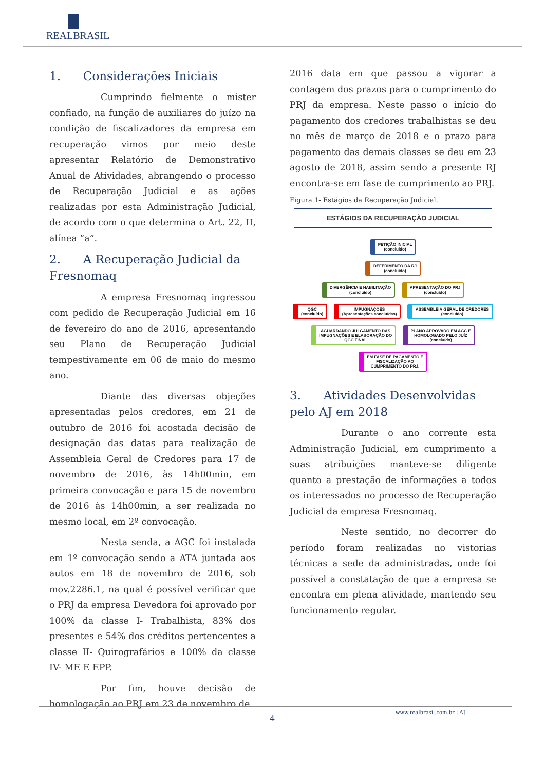REALBRASIL
1. Considerações Iniciais
Cumprindo fielmente o mister confiado, na função de auxiliares do juízo na condição de fiscalizadores da empresa em recuperação vimos por meio deste apresentar Relatório de Demonstrativo Anual de Atividades, abrangendo o processo de Recuperação Judicial e as ações realizadas por esta Administração Judicial, de acordo com o que determina o Art. 22, II, alínea “a”.
2. A Recuperação Judicial da Fresnomaq
A empresa Fresnomaq ingressou com pedido de Recuperação Judicial em 16 de fevereiro do ano de 2016, apresentando seu Plano de Recuperação Judicial tempestivamente em 06 de maio do mesmo ano.
Diante das diversas objeções apresentadas pelos credores, em 21 de outubro de 2016 foi acostada decisão de designação das datas para realização de Assembleia Geral de Credores para 17 de novembro de 2016, às 14h00min, em primeira convocação e para 15 de novembro de 2016 às 14h00min, a ser realizada no mesmo local, em 2º convocação.
Nesta senda, a AGC foi instalada em 1º convocação sendo a ATA juntada aos autos em 18 de novembro de 2016, sob mov.2286.1, na qual é possível verificar que o PRJ da empresa Devedora foi aprovado por 100% da classe I- Trabalhista, 83% dos presentes e 54% dos créditos pertencentes a classe II- Quirografários e 100% da classe IV- ME E EPP.
Por fim, houve decisão de homologação ao PRJ em 23 de novembro de
2016 data em que passou a vigorar a contagem dos prazos para o cumprimento do PRJ da empresa. Neste passo o início do pagamento dos credores trabalhistas se deu no mês de março de 2018 e o prazo para pagamento das demais classes se deu em 23 agosto de 2018, assim sendo a presente RJ encontra-se em fase de cumprimento ao PRJ.
Figura 1- Estágios da Recuperação Judicial.
ESTÁGIOS DA RECUPERAÇÃO JUDICIAL
PETIÇÃO INICIAL
(concluído)
DEFERIMENTO DA RJ
(concluído)
DIVERGÊNCIA E HABILITAÇÃO
(concluído) APRESENTAÇÃO DO PRJ
(concluído)
QGC
(concluído) IMPUGNAÇÕES
(Apresentações concluídas) ASSEMBLEIA GERAL DE CREDORES
(concluído)
AGUARDANDO JULGAMENTO DAS
IMPUGNAÇÕES E ELABORAÇÃO DO
QGC FINAL PLANO APROVADO EM AGC E
HOMOLOGADO PELO JUÍZ
(concluído)
EM FASE DE PAGAMENTO E
FISCALIZAÇÃO AO
CUMPRIMENTO DO PRJ.
3. Atividades Desenvolvidas pelo AJ em 2018
Durante o ano corrente esta Administração Judicial, em cumprimento a suas atribuições manteve-se diligente quanto a prestação de informações a todos os interessados no processo de Recuperação Judicial da empresa Fresnomaq.
Neste sentido, no decorrer do período foram realizadas no vistorias técnicas a sede da administradas, onde foi possível a constatação de que a empresa se encontra em plena atividade, mantendo seu funcionamento regular.
www.realbrasil.com.br | AJ
4